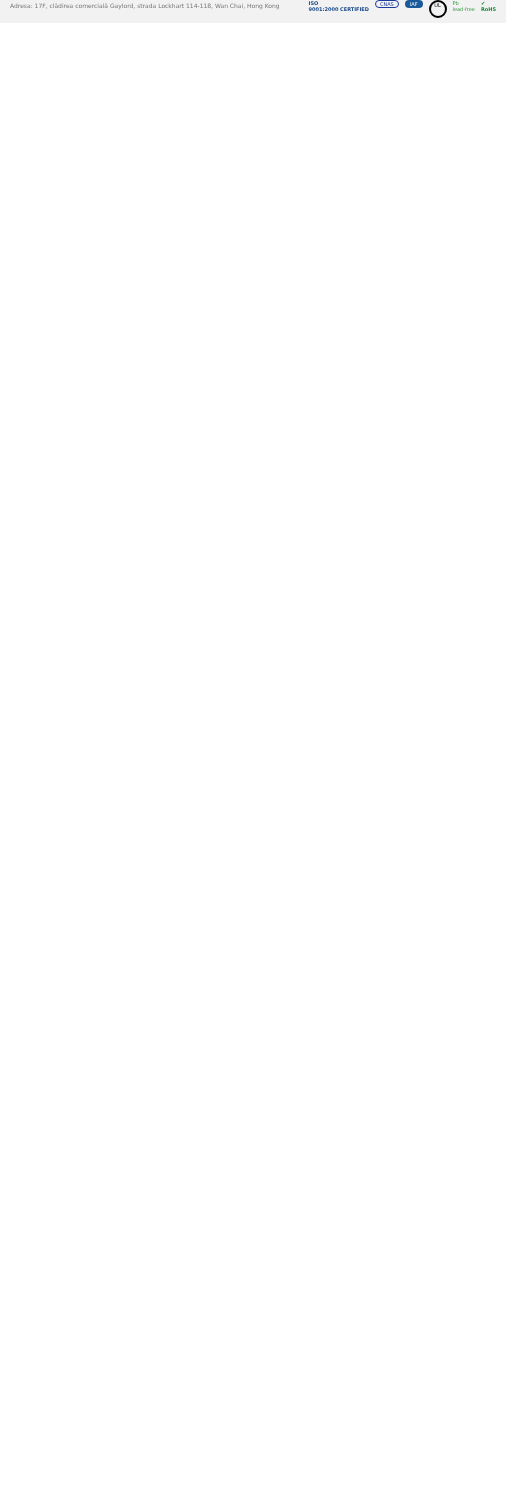Adresa: 17F, clădirea comercială Gaylord, strada Lockhart 114-118, Wan Chai, Hong Kong
ISO
9001:2000 CERTIFIED CNAS IAF UL Pb
lead-free ✔
RoHS